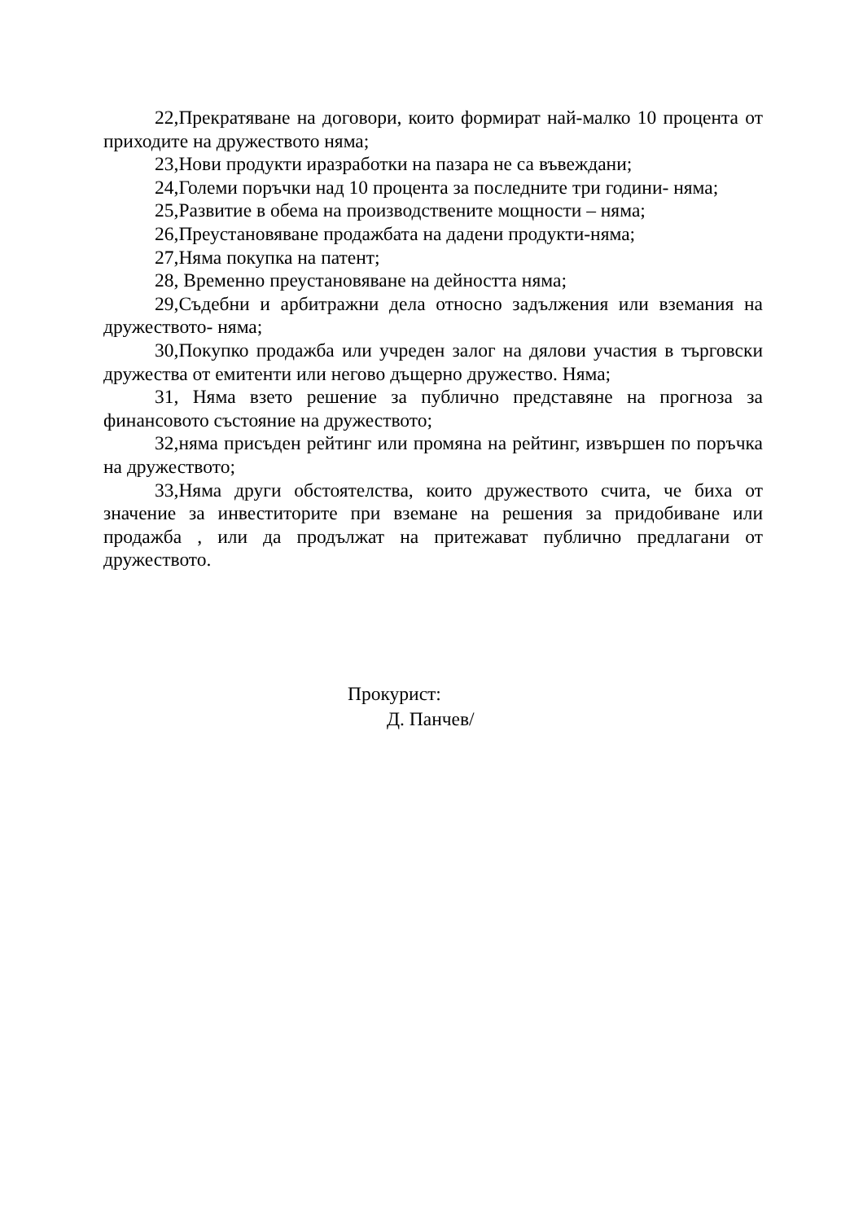22,Прекратяване на договори, които формират най-малко 10 процента от приходите на дружеството няма;
23,Нови продукти иразработки на пазара не са въвеждани;
24,Големи поръчки над 10 процента за последните три години- няма;
25,Развитие в обема на производствените мощности – няма;
26,Преустановяване продажбата на дадени продукти-няма;
27,Няма покупка на патент;
28, Временно преустановяване на дейността няма;
29,Съдебни и арбитражни дела относно задължения или вземания на дружеството- няма;
30,Покупко продажба или учреден залог на дялови участия в търговски дружества от емитенти или негово дъщерно дружество. Няма;
31, Няма взето решение за публично представяне на прогноза за финансовото състояние на дружеството;
32,няма присъден рейтинг или промяна на рейтинг, извършен по поръчка на дружеството;
33,Няма други обстоятелства, които дружеството счита, че биха от значение за инвеститорите при вземане на решения за придобиване или продажба , или да продължат на притежават публично предлагани от дружеството.
Прокурист:
Д. Панчев/